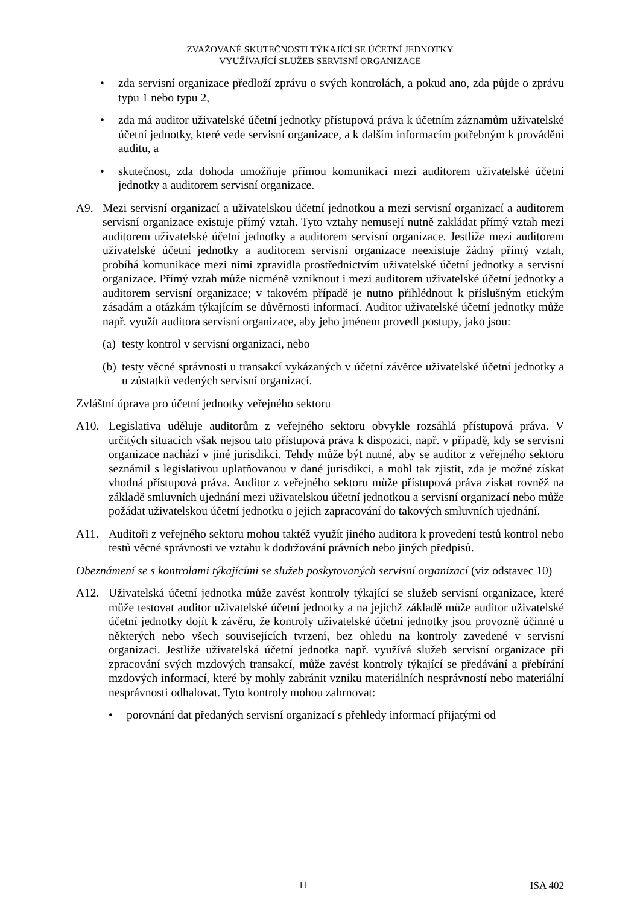ZVAŽOVANÉ SKUTEČNOSTI TÝKAJÍCÍ SE ÚČETNÍ JEDNOTKY
VYUŽÍVAJÍCÍ SLUŽEB SERVISNÍ ORGANIZACE
• zda servisní organizace předloží zprávu o svých kontrolách, a pokud ano, zda půjde o zprávu typu 1 nebo typu 2,
• zda má auditor uživatelské účetní jednotky přístupová práva k účetním záznamům uživatelské účetní jednotky, které vede servisní organizace, a k dalším informacím potřebným k provádění auditu, a
• skutečnost, zda dohoda umožňuje přímou komunikaci mezi auditorem uživatelské účetní jednotky a auditorem servisní organizace.
A9. Mezi servisní organizací a uživatelskou účetní jednotkou a mezi servisní organizací a auditorem servisní organizace existuje přímý vztah. Tyto vztahy nemusejí nutně zakládat přímý vztah mezi auditorem uživatelské účetní jednotky a auditorem servisní organizace. Jestliže mezi auditorem uživatelské účetní jednotky a auditorem servisní organizace neexistuje žádný přímý vztah, probíhá komunikace mezi nimi zpravidla prostřednictvím uživatelské účetní jednotky a servisní organizace. Přímý vztah může nicméně vzniknout i mezi auditorem uživatelské účetní jednotky a auditorem servisní organizace; v takovém případě je nutno přihlédnout k příslušným etickým zásadám a otázkám týkajícím se důvěrnosti informací. Auditor uživatelské účetní jednotky může např. využít auditora servisní organizace, aby jeho jménem provedl postupy, jako jsou:
(a)
testy kontrol v servisní organizaci, nebo
(b)
testy věcné správnosti u transakcí vykázaných v účetní závěrce uživatelské účetní jednotky a u zůstatků vedených servisní organizací.
Zvláštní úprava pro účetní jednotky veřejného sektoru
A10. Legislativa uděluje auditorům z veřejného sektoru obvykle rozsáhlá přístupová práva. V určitých situacích však nejsou tato přístupová práva k dispozici, např. v případě, kdy se servisní organizace nachází v jiné jurisdikci. Tehdy může být nutné, aby se auditor z veřejného sektoru seznámil s legislativou uplatňovanou v dané jurisdikci, a mohl tak zjistit, zda je možné získat vhodná přístupová práva. Auditor z veřejného sektoru může přístupová práva získat rovněž na základě smluvních ujednání mezi uživatelskou účetní jednotkou a servisní organizací nebo může požádat uživatelskou účetní jednotku o jejich zapracování do takových smluvních ujednání.
A11. Auditoři z veřejného sektoru mohou taktéž využít jiného auditora k provedení testů kontrol nebo testů věcné správnosti ve vztahu k dodržování právních nebo jiných předpisů.
Obeznámení se s kontrolami týkajícími se služeb poskytovaných servisní organizací (viz odstavec 10)
A12. Uživatelská účetní jednotka může zavést kontroly týkající se služeb servisní organizace, které může testovat auditor uživatelské účetní jednotky a na jejichž základě může auditor uživatelské účetní jednotky dojít k závěru, že kontroly uživatelské účetní jednotky jsou provozně účinné u některých nebo všech souvisejících tvrzení, bez ohledu na kontroly zavedené v servisní organizaci. Jestliže uživatelská účetní jednotka např. využívá služeb servisní organizace při zpracování svých mzdových transakcí, může zavést kontroly týkající se předávání a přebírání mzdových informací, které by mohly zabránit vzniku materiálních nesprávností nebo materiální nesprávnosti odhalovat. Tyto kontroly mohou zahrnovat:
• porovnání dat předaných servisní organizací s přehledy informací přijatými od
11 ISA 402